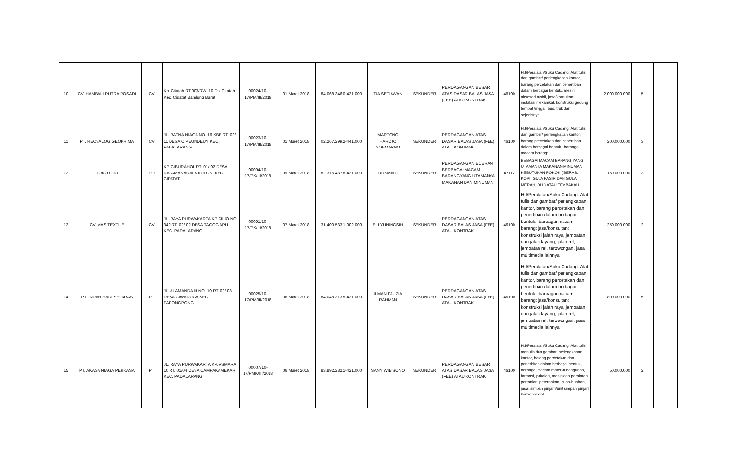| 10 | CV. HAMBALI PUTRA ROSADI | CV | Kp. Citatah RT.003/RW. 10 Ds. Citatah Kec. Cipatat Bandung Barat | 00024/10-17/PM/III/2018 | 01 Maret 2018 | 84.068.346.0-421.000 | TIA SETIAWAN | SEKUNDER | PERDAGANGAN BESAR ATAS DASAR BALAS JASA (FEE) ATAU KONTRAK | 46100 | H.I/Peralatan/Suku Cadang: Alat tulis dan gambar/ perlengkapan kantor, barang percetakan dan penertiban dalam berbagai bentuk., mesin, aksesori mobil, jasa/konsultan: instalasi mekanikal, konstruksi gedung tempat tinggal, bus, truk dan sejenisnya | 2.000.000.000 | 5 | |
| 11 | PT. RECSALOG GEOPRIMA | CV | JL. RATNA NIAGA NO. 16 KBP RT. 02/ 11 DESA CIPEUNDEUY KEC. PADALARANG | 00023/10-17/PM/III/2018 | 01 Maret 2018 | 02.267.299.2-441.000 | MARTONO HARDJO SOEMARNO | SEKUNDER | PERDAGANGAN ATAS DASAR BALAS JASA (FEE) ATAU KONTRAK | 46100 | H.I/Peralatan/Suku Cadang: Alat tulis dan gambar/ perlengkapan kantor, barang percetakan dan penertiban dalam berbagai bentuk., barbagai macam barang: | 200.000.000 | 3 | |
| 12 | TOKO GIRI | PO | KP. CIBURAHOL RT. 01/ 02 DESA RAJAMANADALA KULON, KEC CIPATAT | 00094/10-17/PK/III/2018 | 09 Maret 2018 | 82.376.437.8-421.000 | RUSMIATI | SEKUNDER | PERDAGANGAN ECERAN BERBAGAI MACAM BARANGYANG UTAMANYA MAKANAN DAN MINUMAN | 47112 | BEBAGAI MACAM BARANG YANG UTAMANYA MAKANAN MINUMAN , KEBUTUHAN POKOK ( BERAS, KOPI, GULA PASIR DAN GULA MERAH, DLL) ATAU TEMBAKAU | 150.000.000 | 3 | |
| 13 | CV. MAS TEXTILE | CV | JL. RAYA PURWAKARTA KP CILIO NO. 342 RT. 02/ 02 DESA TAGOG APU KEC. PADALARANG | 00091/10-17/PK/III/2018 | 07 Maret 2018 | 31.400.533.1-002.000 | ELI YUNINGSIH | SEKUNDER | PERDAGANGAN ATAS DASAR BALAS JASA (FEE) ATAU KONTRAK | 46100 | H.I/Peralatan/Suku Cadang: Alat tulis dan gambar/ perlengkapan kantor, barang percetakan dan penertiban dalam berbagai bentuk., barbagai macam barang: jasa/konsultan: konstruksi jalan raya, jembatan, dan jalan layang, jalan rel, jembatan rel, terowongan, jasa multimedia lainnya | 250.000.000 | 2 | |
| 14 | PT. INDAH HADI SELARAS | PT | JL. ALAMANDA III NO. 10 RT. 02/ 03 DESA CIWARUGA KEC. PARONGPONG | 00025/10-17/PM/III/2018 | 06 Maret 2018 | 84.048.313.5-421.000 | ILMAN FAUZIA RAHMAN | SEKUNDER | PERDAGANGAN ATAS DASAR BALAS JASA (FEE) ATAU KONTRAK | 46100 | H.I/Peralatan/Suku Cadang: Alat tulis dan gambar/ perlengkapan kantor, barang percetakan dan penertiban dalam berbagai bentuk., barbagai macam barang: jasa/konsultan: konstruksi jalan raya, jembatan, dan jalan layang, jalan rel, jembatan rel, terowongan, jasa multimedia lainnya | 800.000.000 | 5 | |
| 15 | PT. AKASA NIAGA PERKASA | PT | JL. RAYA PURWAKARTA KP. ASMARA 10 RT. 01/04 DESA CAMPAKAMEKAR KEC. PADALARANG | 00007/10-17/PMK/III/2018 | 06 Maret 2018 | 83.892.282.1-421.000 | SANY WIBISONO | SEKUNDER | PERDAGANGAN BESAR ATAS DASAR BALAS JASA (FEE) ATAU KONTRAK | 46100 | H.I/Peralatan/Suku Cadang: Alat tulis menulis dan gambar, perlengkapan kantor, barang percetakan dan penerbitan dalam berbagai bentuk, berbagai macam material bangunan, farmasi, pakaian, mesin dan peralatan, pertanian, peternakan, buah-buahan, jasa; simpan pinjam/unit simpan pinjam konvensional | 50.000.000 | 2 | |